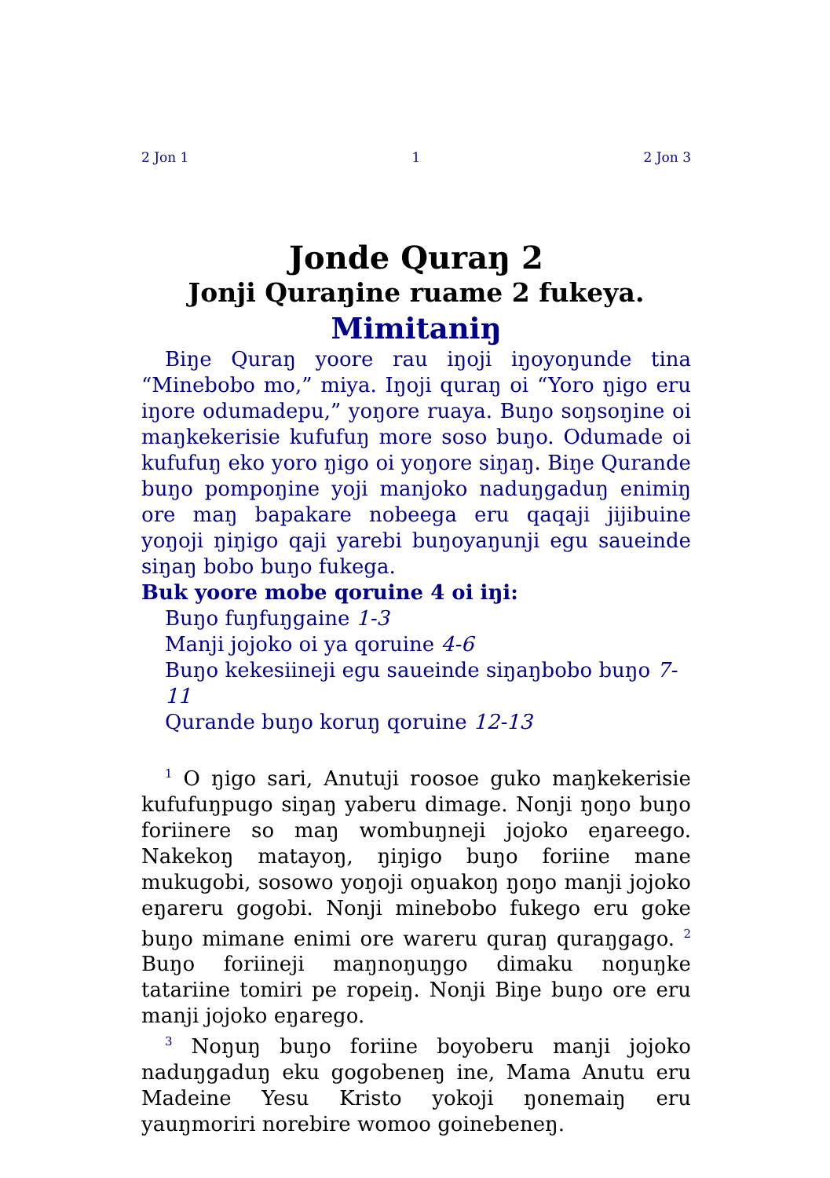2 Jon 1 1 2 Jon 3
Jonde Quraŋ 2
Jonji Quraŋine ruame 2 fukeya.
Mimitaniŋ
Biŋe Quraŋ yoore rau iŋoji iŋoyoŋunde tina “Minebobo mo,” miya. Iŋoji quraŋ oi “Yoro ŋigo eru iŋore odumadepu,” yoŋore ruaya. Buŋo soŋsoŋine oi maŋkekerisie kufufuŋ more soso buŋo. Odumade oi kufufuŋ eko yoro ŋigo oi yoŋore siŋaŋ. Biŋe Qurande buŋo pompoŋine yoji manjoko naduŋgaduŋ enimiŋ ore maŋ bapakare nobeega eru qaqaji jijibuine yoŋoji ŋiŋigo qaji yarebi buŋoyaŋunji egu saueinde siŋaŋ bobo buŋo fukega.
Buk yoore mobe qoruine 4 oi iŋi:
Buŋo fuŋfuŋgaine 1-3
Manji jojoko oi ya qoruine 4-6
Buŋo kekesiineji egu saueinde siŋaŋbobo buŋo 7-11
Qurande buŋo koruŋ qoruine 12-13
<sup>1</sup> O ŋigo sari, Anutuji roosoe guko maŋkekerisie kufufuŋpugo siŋaŋ yaberu dimage. Nonji ŋoŋo buŋo foriinere so maŋ wombuŋneji jojoko eŋareego. Nakekoŋ matayoŋ, ŋiŋigo buŋo foriine mane mukugobi, sosowo yoŋoji oŋuakoŋ ŋoŋo manji jojoko eŋareru gogobi. Nonji minebobo fukego eru goke buŋo mimane enimi ore wareru quraŋ quraŋgago. <sup>2</sup> Buŋo foriineji maŋnoŋuŋgo dimaku noŋuŋke tatariine tomiri pe ropeiŋ. Nonji Biŋe buŋo ore eru manji jojoko eŋarego.
<sup>3</sup> Noŋuŋ buŋo foriine boyoberu manji jojoko naduŋgaduŋ eku gogobeneŋ ine, Mama Anutu eru Madeine Yesu Kristo yokoji ŋonemaiŋ eru yauŋmoriri norebire womoo goinebeneŋ.